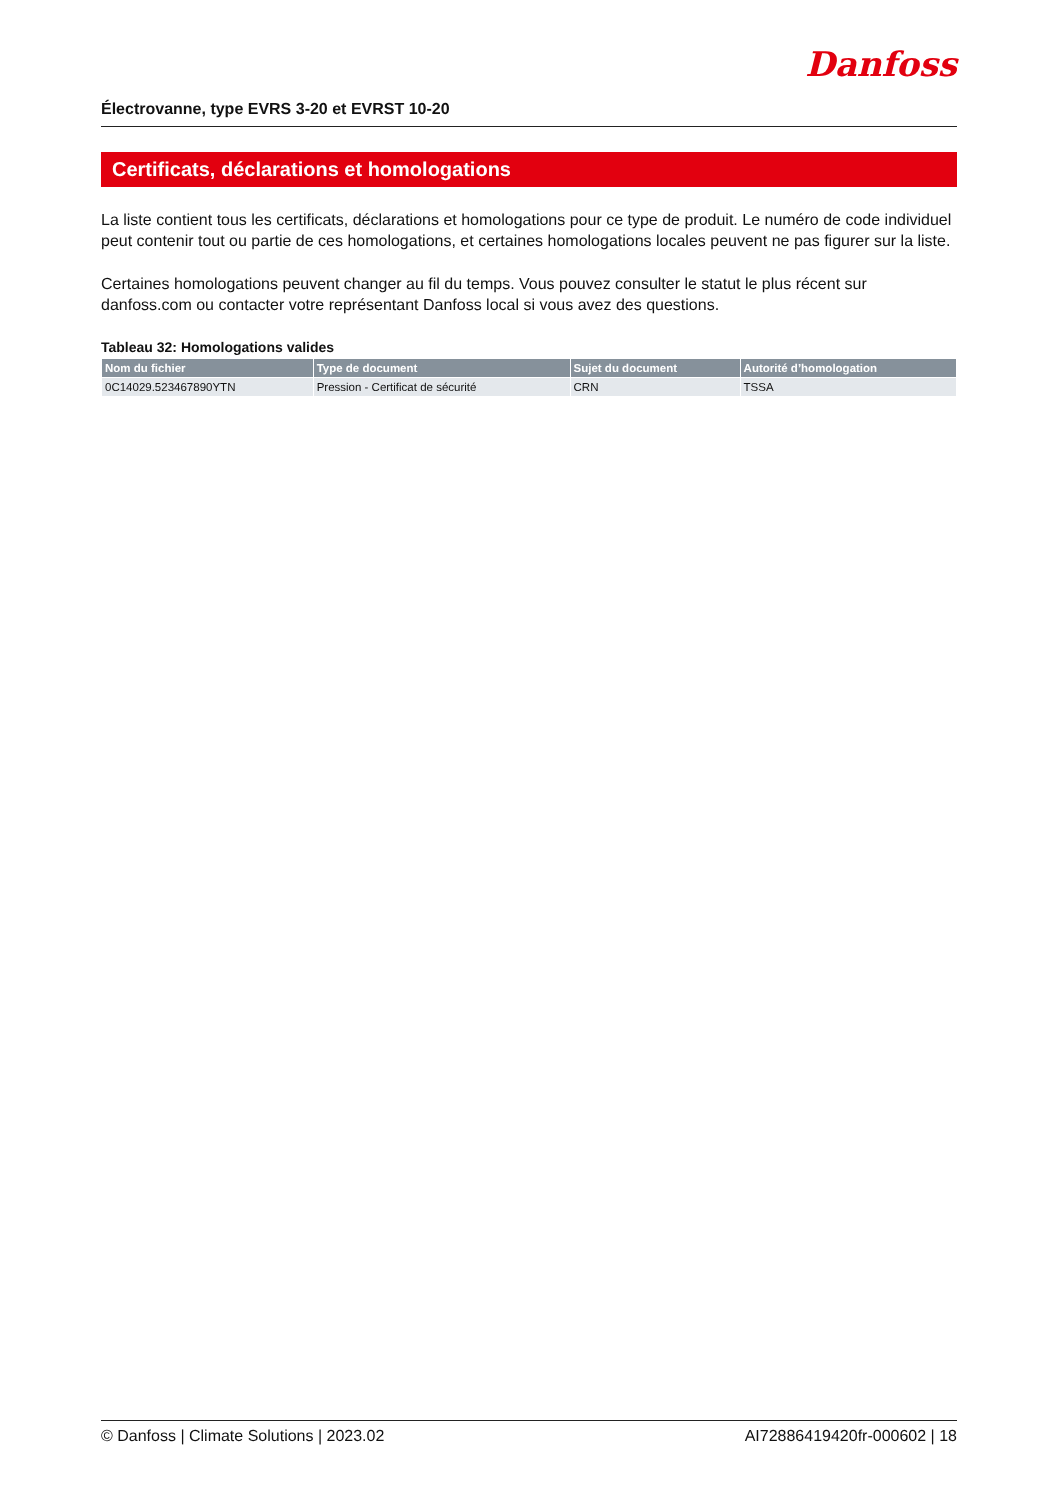Électrovanne, type EVRS 3-20 et EVRST 10-20
Danfoss
Certificats, déclarations et homologations
La liste contient tous les certificats, déclarations et homologations pour ce type de produit. Le numéro de code individuel peut contenir tout ou partie de ces homologations, et certaines homologations locales peuvent ne pas figurer sur la liste.
Certaines homologations peuvent changer au fil du temps. Vous pouvez consulter le statut le plus récent sur danfoss.com ou contacter votre représentant Danfoss local si vous avez des questions.
Tableau 32: Homologations valides
| Nom du fichier | Type de document | Sujet du document | Autorité d’homologation |
| --- | --- | --- | --- |
| 0C14029.523467890YTN | Pression - Certificat de sécurité | CRN | TSSA |
© Danfoss | Climate Solutions | 2023.02 AI72886419420fr-000602 | 18